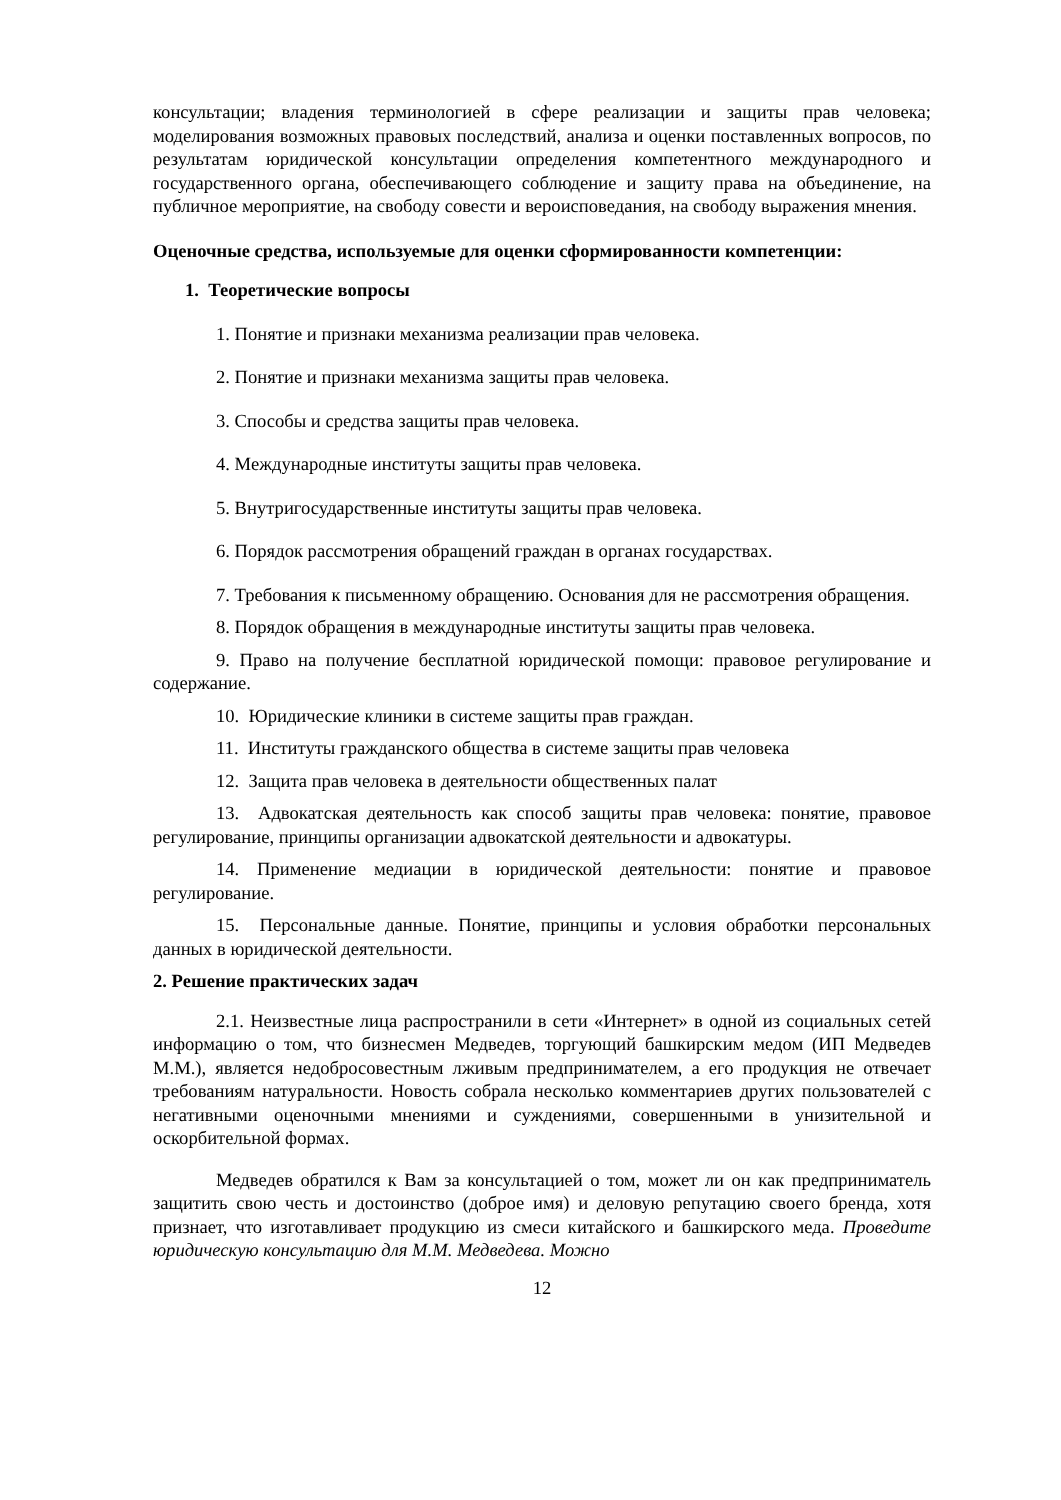консультации; владения терминологией в сфере реализации и защиты прав человека; моделирования возможных правовых последствий, анализа и оценки поставленных вопросов, по результатам юридической консультации определения компетентного международного и государственного органа, обеспечивающего соблюдение и защиту права на объединение, на публичное мероприятие, на свободу совести и вероисповедания, на свободу выражения мнения.
Оценочные средства, используемые для оценки сформированности компетенции:
1. Теоретические вопросы
1. Понятие и признаки механизма реализации прав человека.
2. Понятие и признаки механизма защиты прав человека.
3. Способы и средства защиты прав человека.
4. Международные институты защиты прав человека.
5. Внутригосударственные институты защиты прав человека.
6. Порядок рассмотрения обращений граждан в органах государствах.
7. Требования к письменному обращению. Основания для не рассмотрения обращения.
8. Порядок обращения в международные институты защиты прав человека.
9. Право на получение бесплатной юридической помощи: правовое регулирование и содержание.
10. Юридические клиники в системе защиты прав граждан.
11. Институты гражданского общества в системе защиты прав человека
12. Защита прав человека в деятельности общественных палат
13. Адвокатская деятельность как способ защиты прав человека: понятие, правовое регулирование, принципы организации адвокатской деятельности и адвокатуры.
14. Применение медиации в юридической деятельности: понятие и правовое регулирование.
15. Персональные данные. Понятие, принципы и условия обработки персональных данных в юридической деятельности.
2. Решение практических задач
2.1. Неизвестные лица распространили в сети «Интернет» в одной из социальных сетей информацию о том, что бизнесмен Медведев, торгующий башкирским медом (ИП Медведев М.М.), является недобросовестным лживым предпринимателем, а его продукция не отвечает требованиям натуральности. Новость собрала несколько комментариев других пользователей с негативными оценочными мнениями и суждениями, совершенными в унизительной и оскорбительной формах.
Медведев обратился к Вам за консультацией о том, может ли он как предприниматель защитить свою честь и достоинство (доброе имя) и деловую репутацию своего бренда, хотя признает, что изготавливает продукцию из смеси китайского и башкирского меда. Проведите юридическую консультацию для М.М. Медведева. Можно
12